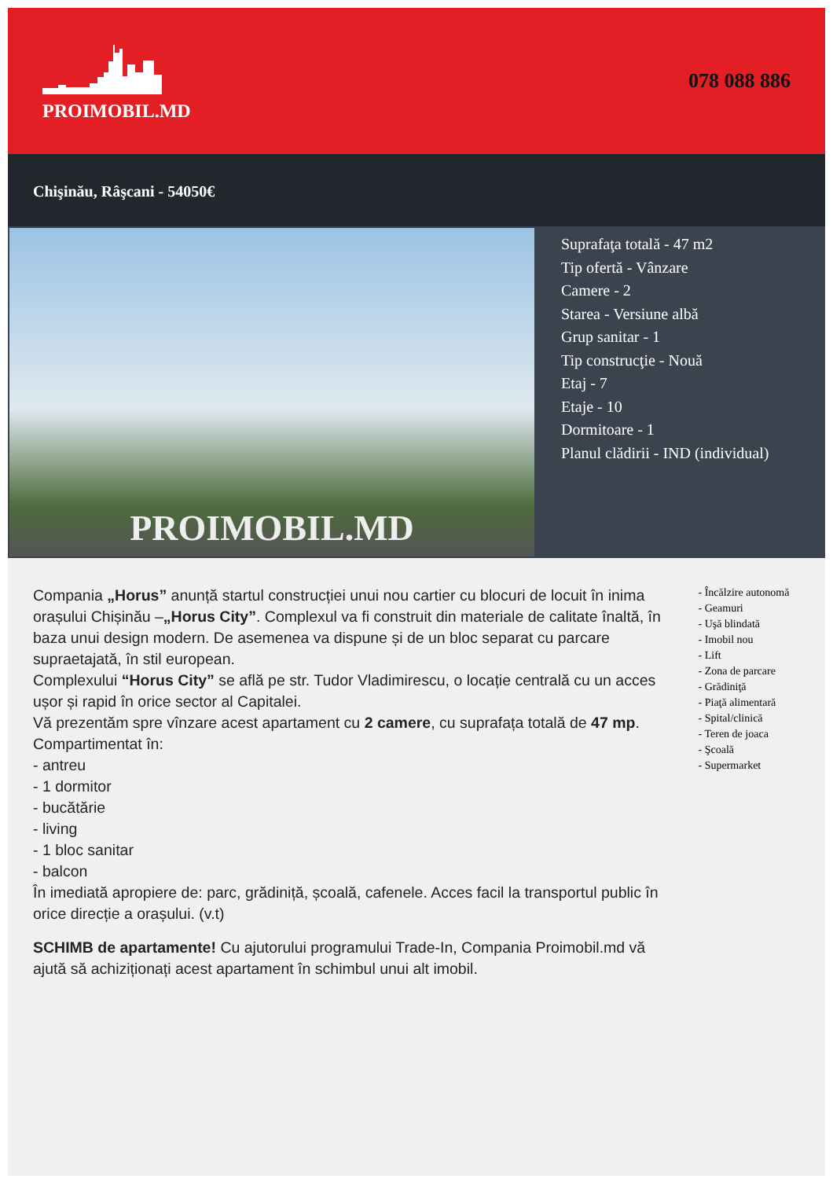PROIMOBIL.MD
078 088 886
Chişinău, Râşcani - 54050€
PROIMOBIL.MD
Suprafaţa totală - 47 m2
Tip ofertă - Vânzare
Camere - 2
Starea - Versiune albă
Grup sanitar - 1
Tip construcţie - Nouă
Etaj - 7
Etaje - 10
Dormitoare - 1
Planul clădirii - IND (individual)
Compania „Horus” anunță startul construcției unui nou cartier cu blocuri de locuit în inima orașului Chișinău –„Horus City”. Complexul va fi construit din materiale de calitate înaltă, în baza unui design modern. De asemenea va dispune și de un bloc separat cu parcare supraetajată, în stil european.
Complexului “Horus City” se află pe str. Tudor Vladimirescu, o locație centrală cu un acces ușor și rapid în orice sector al Capitalei.
Vă prezentăm spre vînzare acest apartament cu 2 camere, cu suprafața totală de 47 mp.
Compartimentat în:
- antreu
- 1 dormitor
- bucătărie
- living
- 1 bloc sanitar
- balcon
În imediată apropiere de: parc, grădiniță, școală, cafenele. Acces facil la transportul public în orice direcție a orașului. (v.t)
SCHIMB de apartamente! Cu ajutorului programului Trade-In, Compania Proimobil.md vă ajută să achiziționați acest apartament în schimbul unui alt imobil.
- Încălzire autonomă
- Geamuri
- Uşă blindată
- Imobil nou
- Lift
- Zona de parcare
- Grădiniţă
- Piaţă alimentară
- Spital/clinică
- Teren de joaca
- Şcoală
- Supermarket